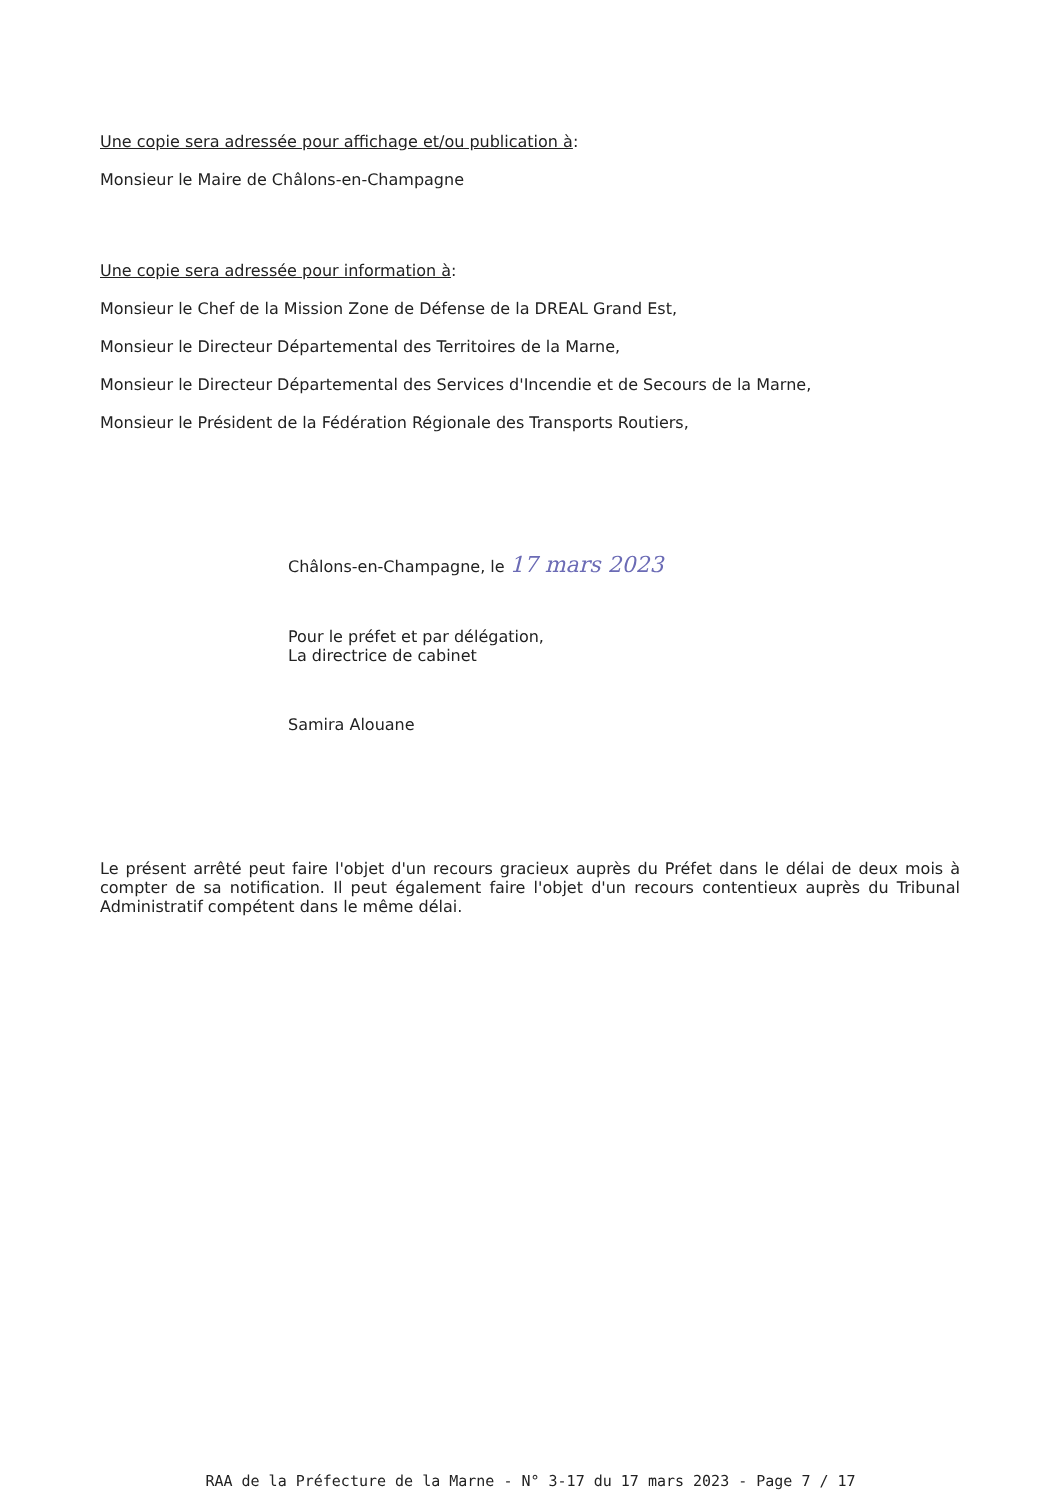Une copie sera adressée pour affichage et/ou publication à:
Monsieur le Maire de Châlons-en-Champagne
Une copie sera adressée pour information à:
Monsieur le Chef de la Mission Zone de Défense de la DREAL Grand Est,
Monsieur le Directeur Départemental des Territoires de la Marne,
Monsieur le Directeur Départemental des Services d'Incendie et de Secours de la Marne,
Monsieur le Président de la Fédération Régionale des Transports Routiers,
Châlons-en-Champagne, le 17 mars 2023
Pour le préfet et par délégation,
La directrice de cabinet
Samira Alouane
Le présent arrêté peut faire l'objet d'un recours gracieux auprès du Préfet dans le délai de deux mois à compter de sa notification. Il peut également faire l'objet d'un recours contentieux auprès du Tribunal Administratif compétent dans le même délai.
RAA de la Préfecture de la Marne - N° 3-17 du 17 mars 2023 - Page 7 / 17